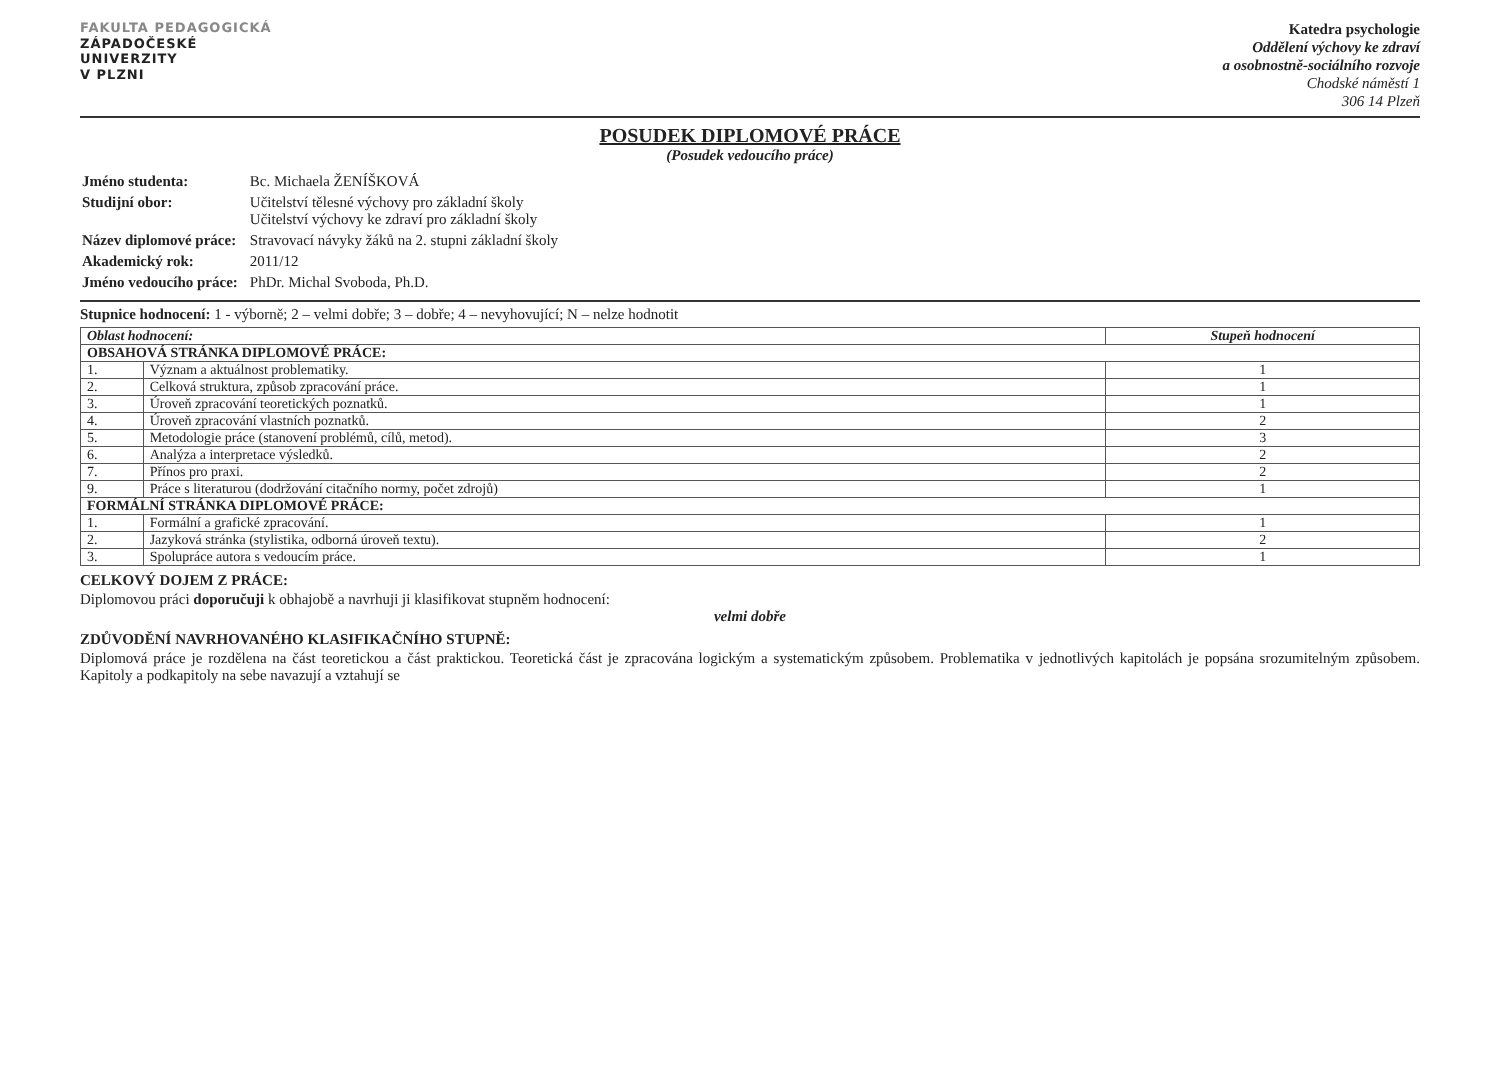FAKULTA PEDAGOGICKÁ
ZÁPADOČESKÉ
UNIVERZITY
V PLZNI
Katedra psychologie
Oddělení výchovy ke zdraví
a osobnostně-sociálního rozvoje
Chodské náměstí 1
306 14 Plzeň
POSUDEK DIPLOMOVÉ PRÁCE
(Posudek vedoucího práce)
| Jméno studenta: | Bc. Michaela ŽENÍŠKOVÁ |
| Studijní obor: | Učitelství tělesné výchovy pro základní školy Učitelství výchovy ke zdraví pro základní školy |
| Název diplomové práce: | Stravovací návyky žáků na 2. stupni základní školy |
| Akademický rok: | 2011/12 |
| Jméno vedoucího práce: | PhDr. Michal Svoboda, Ph.D. |
Stupnice hodnocení: 1 - výborně; 2 – velmi dobře; 3 – dobře; 4 – nevyhovující; N – nelze hodnotit
| Oblast hodnocení: | | Stupeň hodnocení |
| --- | --- | --- |
| OBSAHOVÁ STRÁNKA DIPLOMOVÉ PRÁCE: | | |
| 1. | Význam a aktuálnost problematiky. | 1 |
| 2. | Celková struktura, způsob zpracování práce. | 1 |
| 3. | Úroveň zpracování teoretických poznatků. | 1 |
| 4. | Úroveň zpracování vlastních poznatků. | 2 |
| 5. | Metodologie práce (stanovení problémů, cílů, metod). | 3 |
| 6. | Analýza a interpretace výsledků. | 2 |
| 7. | Přínos pro praxi. | 2 |
| 9. | Práce s literaturou (dodržování citačního normy, počet zdrojů) | 1 |
| FORMÁLNÍ STRÁNKA DIPLOMOVÉ PRÁCE: | | |
| 1. | Formální a grafické zpracování. | 1 |
| 2. | Jazyková stránka (stylistika, odborná úroveň textu). | 2 |
| 3. | Spolupráce autora s vedoucím práce. | 1 |
CELKOVÝ DOJEM Z PRÁCE:
Diplomovou práci doporučuji k obhajobě a navrhuji ji klasifikovat stupněm hodnocení:
velmi dobře
ZDŮVODĚNÍ NAVRHOVANÉHO KLASIFIKAČNÍHO STUPNĚ:
Diplomová práce je rozdělena na část teoretickou a část praktickou. Teoretická část je zpracována logickým a systematickým způsobem. Problematika v jednotlivých kapitolách je popsána srozumitelným způsobem. Kapitoly a podkapitoly na sebe navazují a vztahují se